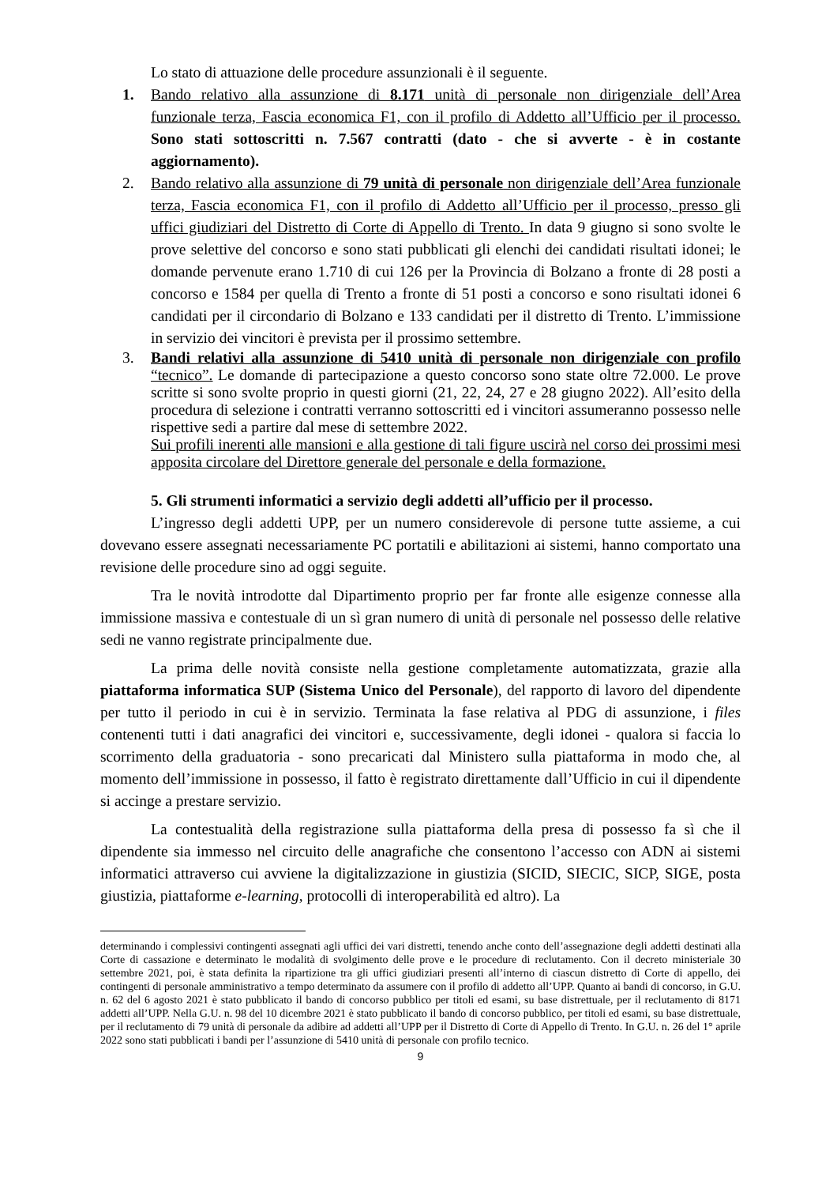Lo stato di attuazione delle procedure assunzionali è il seguente.
1. Bando relativo alla assunzione di 8.171 unità di personale non dirigenziale dell’Area funzionale terza, Fascia economica F1, con il profilo di Addetto all’Ufficio per il processo. Sono stati sottoscritti n. 7.567 contratti (dato - che si avverte - è in costante aggiornamento).
2. Bando relativo alla assunzione di 79 unità di personale non dirigenziale dell’Area funzionale terza, Fascia economica F1, con il profilo di Addetto all’Ufficio per il processo, presso gli uffici giudiziari del Distretto di Corte di Appello di Trento. In data 9 giugno si sono svolte le prove selettive del concorso e sono stati pubblicati gli elenchi dei candidati risultati idonei; le domande pervenute erano 1.710 di cui 126 per la Provincia di Bolzano a fronte di 28 posti a concorso e 1584 per quella di Trento a fronte di 51 posti a concorso e sono risultati idonei 6 candidati per il circondario di Bolzano e 133 candidati per il distretto di Trento. L’immissione in servizio dei vincitori è prevista per il prossimo settembre.
3. Bandi relativi alla assunzione di 5410 unità di personale non dirigenziale con profilo “tecnico”. Le domande di partecipazione a questo concorso sono state oltre 72.000. Le prove scritte si sono svolte proprio in questi giorni (21, 22, 24, 27 e 28 giugno 2022). All’esito della procedura di selezione i contratti verranno sottoscritti ed i vincitori assumeranno possesso nelle rispettive sedi a partire dal mese di settembre 2022.
Sui profili inerenti alle mansioni e alla gestione di tali figure uscirà nel corso dei prossimi mesi apposita circolare del Direttore generale del personale e della formazione.
5. Gli strumenti informatici a servizio degli addetti all’ufficio per il processo.
L’ingresso degli addetti UPP, per un numero considerevole di persone tutte assieme, a cui dovevano essere assegnati necessariamente PC portatili e abilitazioni ai sistemi, hanno comportato una revisione delle procedure sino ad oggi seguite.
Tra le novità introdotte dal Dipartimento proprio per far fronte alle esigenze connesse alla immissione massiva e contestuale di un sì gran numero di unità di personale nel possesso delle relative sedi ne vanno registrate principalmente due.
La prima delle novità consiste nella gestione completamente automatizzata, grazie alla piattaforma informatica SUP (Sistema Unico del Personale), del rapporto di lavoro del dipendente per tutto il periodo in cui è in servizio. Terminata la fase relativa al PDG di assunzione, i files contenenti tutti i dati anagrafici dei vincitori e, successivamente, degli idonei - qualora si faccia lo scorrimento della graduatoria - sono precaricati dal Ministero sulla piattaforma in modo che, al momento dell’immissione in possesso, il fatto è registrato direttamente dall’Ufficio in cui il dipendente si accinge a prestare servizio.
La contestualità della registrazione sulla piattaforma della presa di possesso fa sì che il dipendente sia immesso nel circuito delle anagrafiche che consentono l’accesso con ADN ai sistemi informatici attraverso cui avviene la digitalizzazione in giustizia (SICID, SIECIC, SICP, SIGE, posta giustizia, piattaforme e-learning, protocolli di interoperabilità ed altro). La
determinando i complessivi contingenti assegnati agli uffici dei vari distretti, tenendo anche conto dell’assegnazione degli addetti destinati alla Corte di cassazione e determinato le modalità di svolgimento delle prove e le procedure di reclutamento. Con il decreto ministeriale 30 settembre 2021, poi, è stata definita la ripartizione tra gli uffici giudiziari presenti all’interno di ciascun distretto di Corte di appello, dei contingenti di personale amministrativo a tempo determinato da assumere con il profilo di addetto all’UPP. Quanto ai bandi di concorso, in G.U. n. 62 del 6 agosto 2021 è stato pubblicato il bando di concorso pubblico per titoli ed esami, su base distrettuale, per il reclutamento di 8171 addetti all’UPP. Nella G.U. n. 98 del 10 dicembre 2021 è stato pubblicato il bando di concorso pubblico, per titoli ed esami, su base distrettuale, per il reclutamento di 79 unità di personale da adibire ad addetti all’UPP per il Distretto di Corte di Appello di Trento. In G.U. n. 26 del 1° aprile 2022 sono stati pubblicati i bandi per l’assunzione di 5410 unità di personale con profilo tecnico.
9